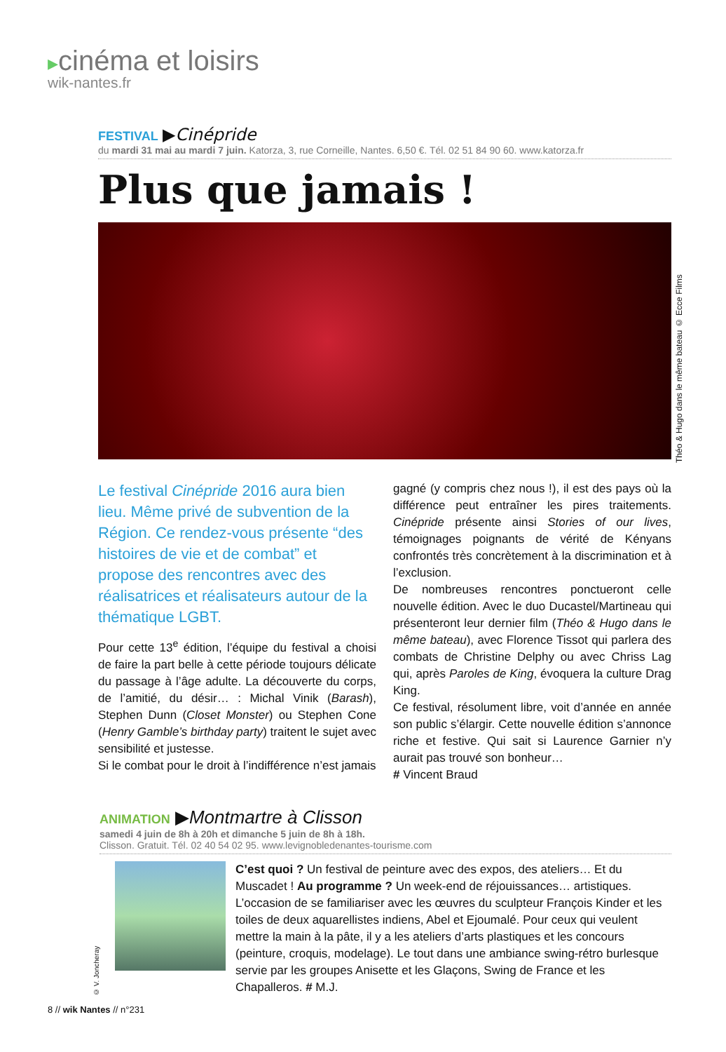▸cinéma et loisirs
wik-nantes.fr
FESTIVAL ▶Cinépride
du mardi 31 mai au mardi 7 juin. Katorza, 3, rue Corneille, Nantes. 6,50 €. Tél. 02 51 84 90 60. www.katorza.fr
Plus que jamais !
Le festival Cinépride 2016 aura bien lieu. Même privé de subvention de la Région. Ce rendez-vous présente “des histoires de vie et de combat” et propose des rencontres avec des réalisatrices et réalisateurs autour de la thématique LGBT.
Pour cette 13<sup>e</sup> édition, l’équipe du festival a choisi de faire la part belle à cette période toujours délicate du passage à l’âge adulte. La découverte du corps, de l’amitié, du désir… : Michal Vinik (Barash), Stephen Dunn (Closet Monster) ou Stephen Cone (Henry Gamble’s birthday party) traitent le sujet avec sensibilité et justesse.
Si le combat pour le droit à l’indifférence n’est jamais
gagné (y compris chez nous !), il est des pays où la différence peut entraîner les pires traitements. Cinépride présente ainsi Stories of our lives, témoignages poignants de vérité de Kényans confrontés très concrètement à la discrimination et à l’exclusion.
De nombreuses rencontres ponctueront celle nouvelle édition. Avec le duo Ducastel/Martineau qui présenteront leur dernier film (Théo & Hugo dans le même bateau), avec Florence Tissot qui parlera des combats de Christine Delphy ou avec Chriss Lag qui, après Paroles de King, évoquera la culture Drag King.
Ce festival, résolument libre, voit d’année en année son public s’élargir. Cette nouvelle édition s’annonce riche et festive. Qui sait si Laurence Garnier n’y aurait pas trouvé son bonheur…
# Vincent Braud
Théo & Hugo dans le même bateau © Ecce Films
ANIMATION ▶Montmartre à Clisson
samedi 4 juin de 8h à 20h et dimanche 5 juin de 8h à 18h.
Clisson. Gratuit. Tél. 02 40 54 02 95. www.levignobledenantes-tourisme.com
© V. Joncheray
C’est quoi ? Un festival de peinture avec des expos, des ateliers… Et du Muscadet ! Au programme ? Un week-end de réjouissances… artistiques. L’occasion de se familiariser avec les œuvres du sculpteur François Kinder et les toiles de deux aquarellistes indiens, Abel et Ejoumalé. Pour ceux qui veulent mettre la main à la pâte, il y a les ateliers d’arts plastiques et les concours (peinture, croquis, modelage). Le tout dans une ambiance swing-rétro burlesque servie par les groupes Anisette et les Glaçons, Swing de France et les Chapalleros. # M.J.
8 // wik Nantes // n°231